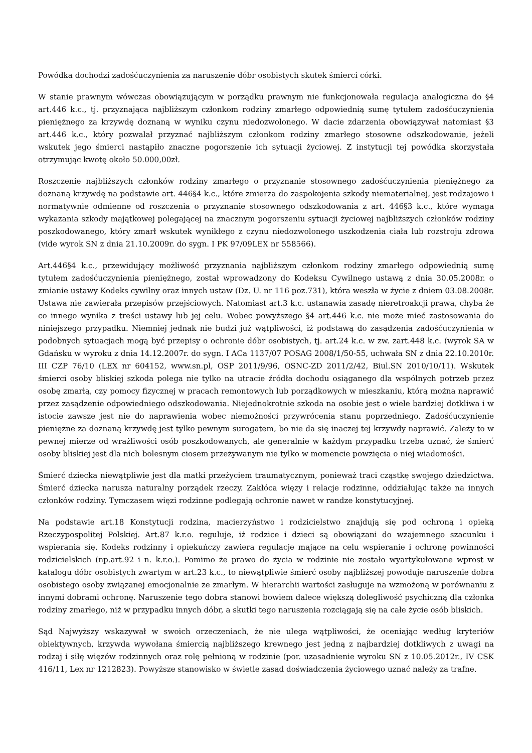Powódka dochodzi zadośćuczynienia za naruszenie dóbr osobistych skutek śmierci córki.
W stanie prawnym wówczas obowiązującym w porządku prawnym nie funkcjonowała regulacja analogiczna do §4 art.446 k.c., tj. przyznająca najbliższym członkom rodziny zmarłego odpowiednią sumę tytułem zadośćuczynienia pieniężnego za krzywdę doznaną w wyniku czynu niedozwolonego. W dacie zdarzenia obowiązywał natomiast §3 art.446 k.c., który pozwalał przyznać najbliższym członkom rodziny zmarłego stosowne odszkodowanie, jeżeli wskutek jego śmierci nastąpiło znaczne pogorszenie ich sytuacji życiowej. Z instytucji tej powódka skorzystała otrzymując kwotę około 50.000,00zł.
Roszczenie najbliższych członków rodziny zmarłego o przyznanie stosownego zadośćuczynienia pieniężnego za doznaną krzywdę na podstawie art. 446§4 k.c., które zmierza do zaspokojenia szkody niematerialnej, jest rodzajowo i normatywnie odmienne od roszczenia o przyznanie stosownego odszkodowania z art. 446§3 k.c., które wymaga wykazania szkody majątkowej polegającej na znacznym pogorszeniu sytuacji życiowej najbliższych członków rodziny poszkodowanego, który zmarł wskutek wynikłego z czynu niedozwolonego uszkodzenia ciała lub rozstroju zdrowa (vide wyrok SN z dnia 21.10.2009r. do sygn. I PK 97/09LEX nr 558566).
Art.446§4 k.c., przewidujący możliwość przyznania najbliższym członkom rodziny zmarłego odpowiednią sumę tytułem zadośćuczynienia pieniężnego, został wprowadzony do Kodeksu Cywilnego ustawą z dnia 30.05.2008r. o zmianie ustawy Kodeks cywilny oraz innych ustaw (Dz. U. nr 116 poz.731), która weszła w życie z dniem 03.08.2008r. Ustawa nie zawierała przepisów przejściowych. Natomiast art.3 k.c. ustanawia zasadę nieretroakcji prawa, chyba że co innego wynika z treści ustawy lub jej celu. Wobec powyższego §4 art.446 k.c. nie może mieć zastosowania do niniejszego przypadku. Niemniej jednak nie budzi już wątpliwości, iż podstawą do zasądzenia zadośćuczynienia w podobnych sytuacjach mogą być przepisy o ochronie dóbr osobistych, tj. art.24 k.c. w zw. zart.448 k.c. (wyrok SA w Gdańsku w wyroku z dnia 14.12.2007r. do sygn. I ACa 1137/07 POSAG 2008/1/50-55, uchwała SN z dnia 22.10.2010r. III CZP 76/10 (LEX nr 604152, www.sn.pl, OSP 2011/9/96, OSNC-ZD 2011/2/42, Biul.SN 2010/10/11). Wskutek śmierci osoby bliskiej szkoda polega nie tylko na utracie źródła dochodu osiąganego dla wspólnych potrzeb przez osobę zmarłą, czy pomocy fizycznej w pracach remontowych lub porządkowych w mieszkaniu, którą można naprawić przez zasądzenie odpowiedniego odszkodowania. Niejednokrotnie szkoda na osobie jest o wiele bardziej dotkliwa i w istocie zawsze jest nie do naprawienia wobec niemożności przywrócenia stanu poprzedniego. Zadośćuczynienie pieniężne za doznaną krzywdę jest tylko pewnym surogatem, bo nie da się inaczej tej krzywdy naprawić. Zależy to w pewnej mierze od wrażliwości osób poszkodowanych, ale generalnie w każdym przypadku trzeba uznać, że śmierć osoby bliskiej jest dla nich bolesnym ciosem przeżywanym nie tylko w momencie powzięcia o niej wiadomości.
Śmierć dziecka niewątpliwie jest dla matki przeżyciem traumatycznym, ponieważ traci cząstkę swojego dziedzictwa. Śmierć dziecka narusza naturalny porządek rzeczy. Zakłóca więzy i relacje rodzinne, oddziałując także na innych członków rodziny. Tymczasem więzi rodzinne podlegają ochronie nawet w randze konstytucyjnej.
Na podstawie art.18 Konstytucji rodzina, macierzyństwo i rodzicielstwo znajdują się pod ochroną i opieką Rzeczypospolitej Polskiej. Art.87 k.r.o. reguluje, iż rodzice i dzieci są obowiązani do wzajemnego szacunku i wspierania się. Kodeks rodzinny i opiekuńczy zawiera regulacje mające na celu wspieranie i ochronę powinności rodzicielskich (np.art.92 i n. k.r.o.). Pomimo że prawo do życia w rodzinie nie zostało wyartykułowane wprost w katalogu dóbr osobistych zwartym w art.23 k.c., to niewątpliwie śmierć osoby najbliższej powoduje naruszenie dobra osobistego osoby związanej emocjonalnie ze zmarłym. W hierarchii wartości zasługuje na wzmożoną w porównaniu z innymi dobrami ochronę. Naruszenie tego dobra stanowi bowiem dalece większą dolegliwość psychiczną dla członka rodziny zmarłego, niż w przypadku innych dóbr, a skutki tego naruszenia rozciągają się na całe życie osób bliskich.
Sąd Najwyższy wskazywał w swoich orzeczeniach, że nie ulega wątpliwości, że oceniając według kryteriów obiektywnych, krzywda wywołana śmiercią najbliższego krewnego jest jedną z najbardziej dotkliwych z uwagi na rodzaj i siłę więzów rodzinnych oraz rolę pełnioną w rodzinie (por. uzasadnienie wyroku SN z 10.05.2012r., IV CSK 416/11, Lex nr 1212823). Powyższe stanowisko w świetle zasad doświadczenia życiowego uznać należy za trafne.